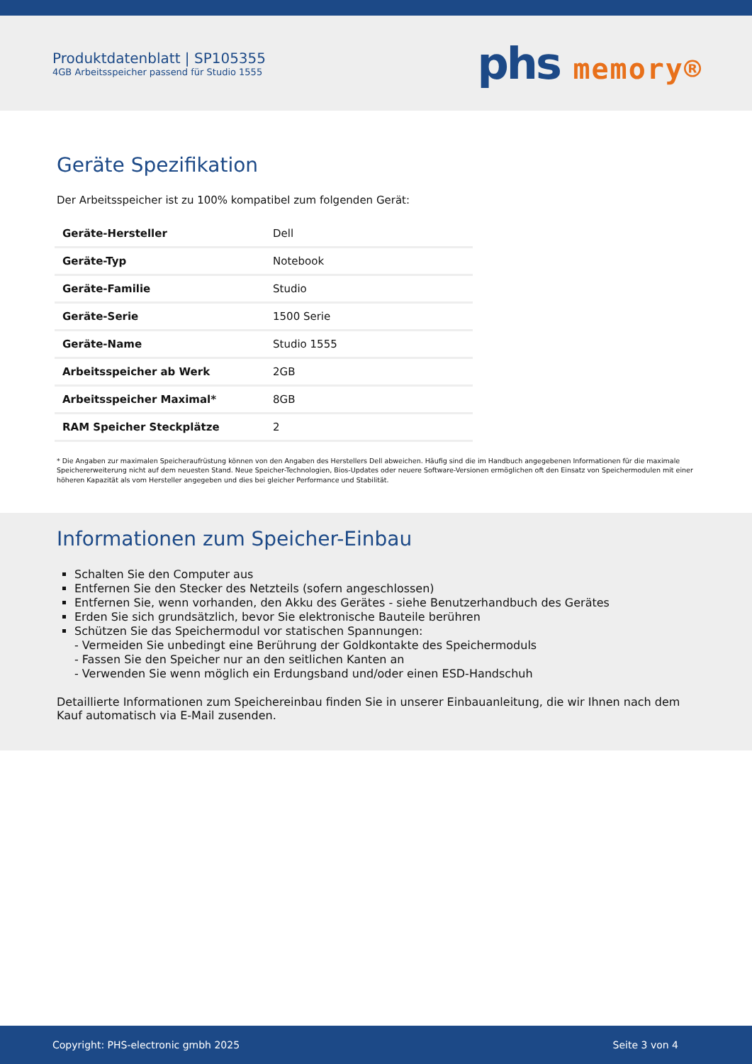Produktdatenblatt | SP105355
4GB Arbeitsspeicher passend für Studio 1555
phs memory®
Geräte Spezifikation
Der Arbeitsspeicher ist zu 100% kompatibel zum folgenden Gerät:
| Geräte-Hersteller | Dell |
| Geräte-Typ | Notebook |
| Geräte-Familie | Studio |
| Geräte-Serie | 1500 Serie |
| Geräte-Name | Studio 1555 |
| Arbeitsspeicher ab Werk | 2GB |
| Arbeitsspeicher Maximal* | 8GB |
| RAM Speicher Steckplätze | 2 |
* Die Angaben zur maximalen Speicheraufrüstung können von den Angaben des Herstellers Dell abweichen. Häufig sind die im Handbuch angegebenen Informationen für die maximale Speichererweiterung nicht auf dem neuesten Stand. Neue Speicher-Technologien, Bios-Updates oder neuere Software-Versionen ermöglichen oft den Einsatz von Speichermodulen mit einer höheren Kapazität als vom Hersteller angegeben und dies bei gleicher Performance und Stabilität.
Informationen zum Speicher-Einbau
Schalten Sie den Computer aus
Entfernen Sie den Stecker des Netzteils (sofern angeschlossen)
Entfernen Sie, wenn vorhanden, den Akku des Gerätes - siehe Benutzerhandbuch des Gerätes
Erden Sie sich grundsätzlich, bevor Sie elektronische Bauteile berühren
Schützen Sie das Speichermodul vor statischen Spannungen:
- Vermeiden Sie unbedingt eine Berührung der Goldkontakte des Speichermoduls
- Fassen Sie den Speicher nur an den seitlichen Kanten an
- Verwenden Sie wenn möglich ein Erdungsband und/oder einen ESD-Handschuh
Detaillierte Informationen zum Speichereinbau finden Sie in unserer Einbauanleitung, die wir Ihnen nach dem Kauf automatisch via E-Mail zusenden.
Copyright: PHS-electronic gmbh 2025 Seite 3 von 4